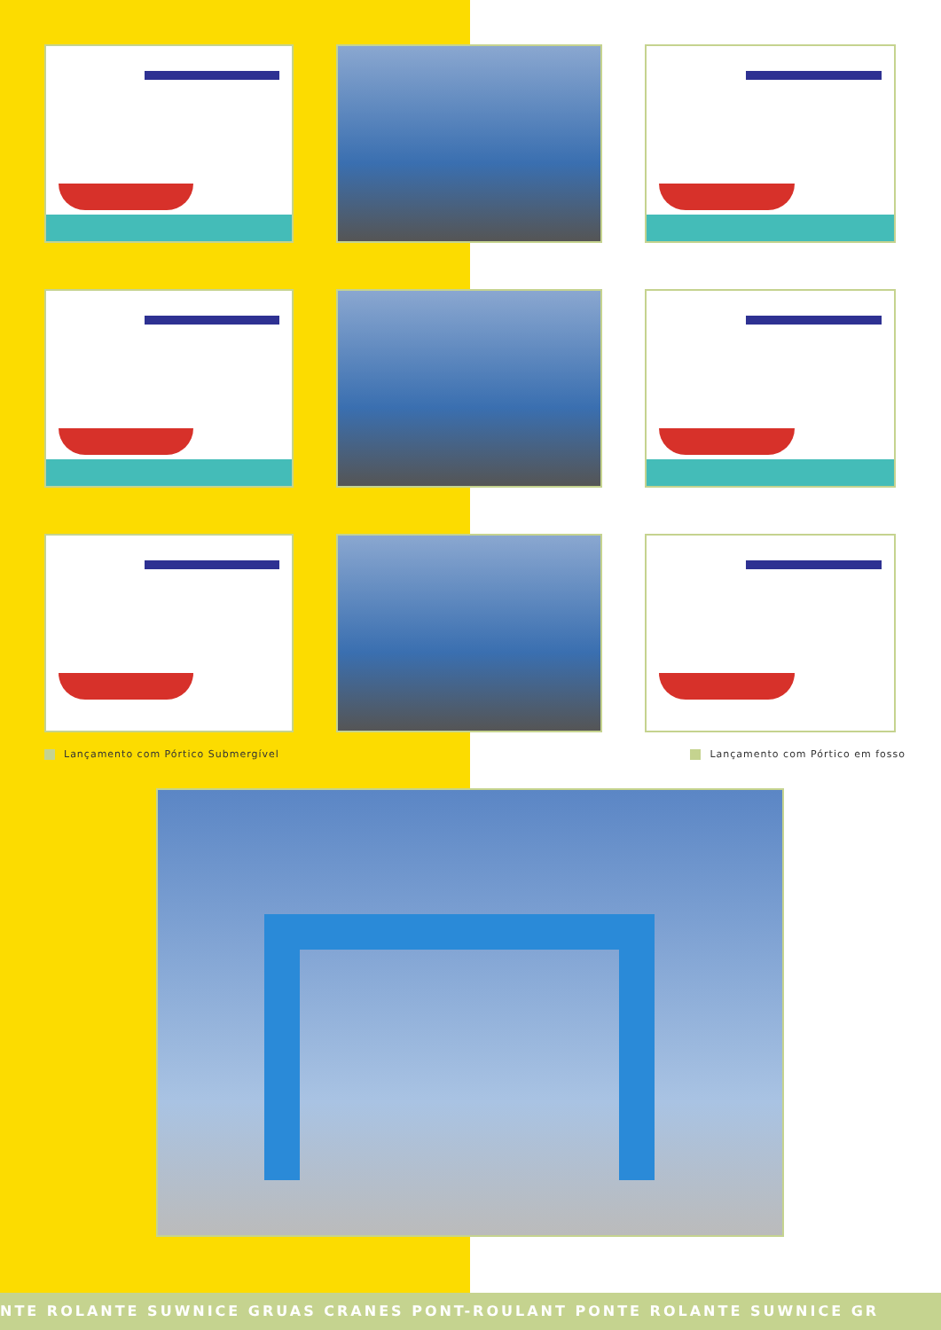Lançamento com Pórtico Submergível Lançamento com Pórtico em fosso
NTE ROLANTE SUWNICE GRUAS CRANES PONT-ROULANT PONTE ROLANTE SUWNICE GR